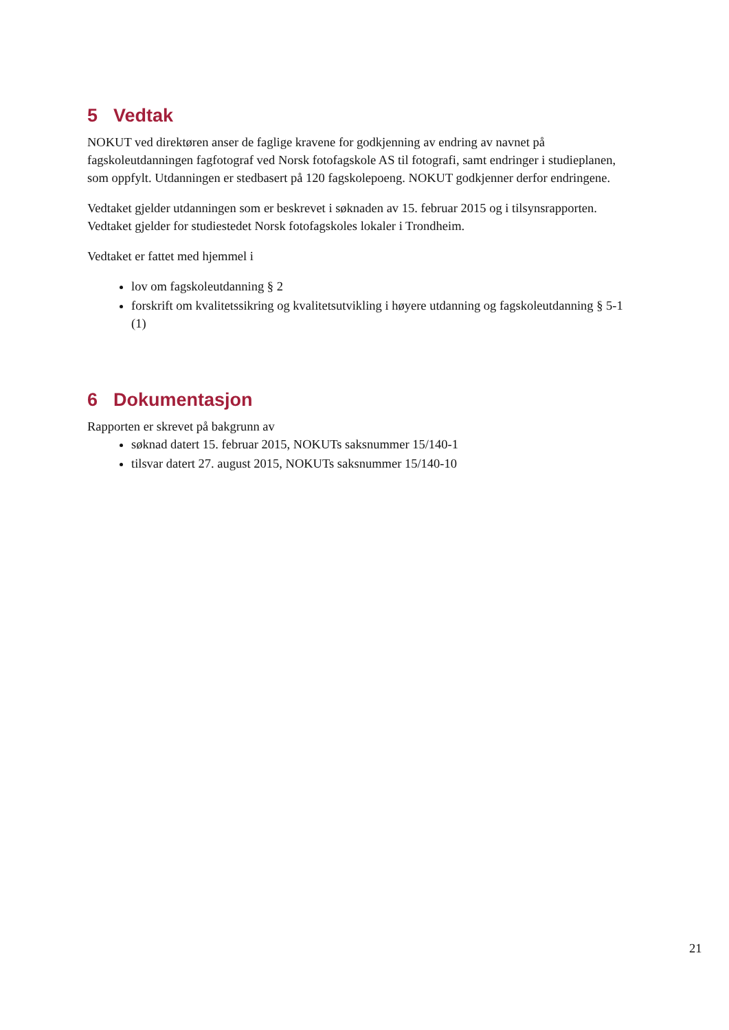5 Vedtak
NOKUT ved direktøren anser de faglige kravene for godkjenning av endring av navnet på fagskoleutdanningen fagfotograf ved Norsk fotofagskole AS til fotografi, samt endringer i studieplanen, som oppfylt. Utdanningen er stedbasert på 120 fagskolepoeng. NOKUT godkjenner derfor endringene.
Vedtaket gjelder utdanningen som er beskrevet i søknaden av 15. februar 2015 og i tilsynsrapporten. Vedtaket gjelder for studiestedet Norsk fotofagskoles lokaler i Trondheim.
Vedtaket er fattet med hjemmel i
lov om fagskoleutdanning § 2
forskrift om kvalitetssikring og kvalitetsutvikling i høyere utdanning og fagskoleutdanning § 5-1 (1)
6 Dokumentasjon
Rapporten er skrevet på bakgrunn av
søknad datert 15. februar 2015, NOKUTs saksnummer 15/140-1
tilsvar datert 27. august 2015, NOKUTs saksnummer 15/140-10
21